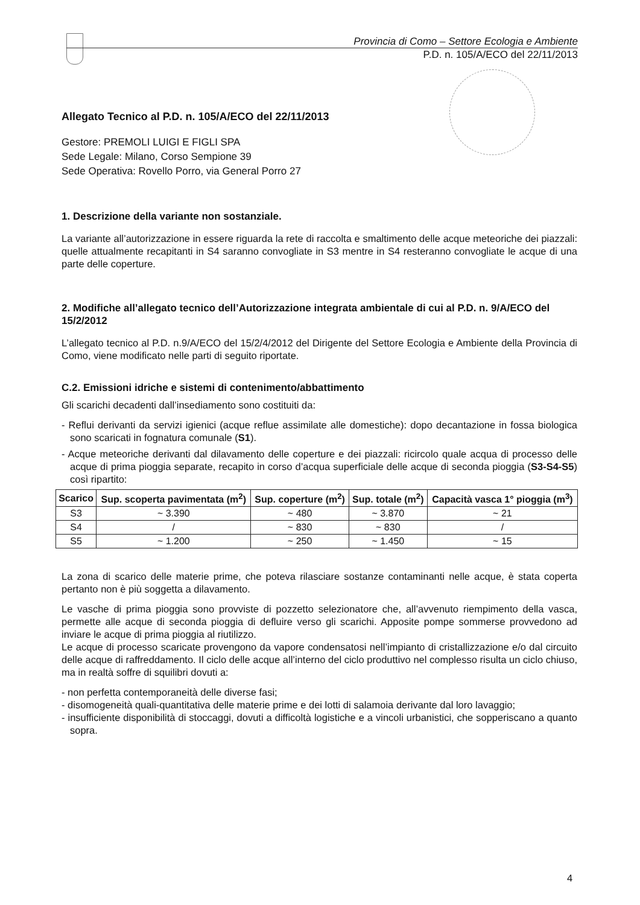Provincia di Como – Settore Ecologia e Ambiente
P.D. n. 105/A/ECO del 22/11/2013
Allegato Tecnico al P.D. n. 105/A/ECO del 22/11/2013
Gestore: PREMOLI LUIGI E FIGLI SPA
Sede Legale: Milano, Corso Sempione 39
Sede Operativa: Rovello Porro, via General Porro 27
1. Descrizione della variante non sostanziale.
La variante all’autorizzazione in essere riguarda la rete di raccolta e smaltimento delle acque meteoriche dei piazzali: quelle attualmente recapitanti in S4 saranno convogliate in S3 mentre in S4 resteranno convogliate le acque di una parte delle coperture.
2. Modifiche all’allegato tecnico dell’Autorizzazione integrata ambientale di cui al P.D. n. 9/A/ECO del 15/2/2012
L’allegato tecnico al P.D. n.9/A/ECO del 15/2/4/2012 del Dirigente del Settore Ecologia e Ambiente della Provincia di Como, viene modificato nelle parti di seguito riportate.
C.2. Emissioni idriche e sistemi di contenimento/abbattimento
Gli scarichi decadenti dall’insediamento sono costituiti da:
- Reflui derivanti da servizi igienici (acque reflue assimilate alle domestiche): dopo decantazione in fossa biologica sono scaricati in fognatura comunale (S1).
- Acque meteoriche derivanti dal dilavamento delle coperture e dei piazzali: ricircolo quale acqua di processo delle acque di prima pioggia separate, recapito in corso d’acqua superficiale delle acque di seconda pioggia (S3-S4-S5) così ripartito:
| Scarico | Sup. scoperta pavimentata (m<sup>2</sup>) | Sup. coperture (m<sup>2</sup>) | Sup. totale (m<sup>2</sup>) | Capacità vasca 1° pioggia (m<sup>3</sup>) |
| --- | --- | --- | --- | --- |
| S3 | ~ 3.390 | ~ 480 | ~ 3.870 | ~ 21 |
| S4 | / | ~ 830 | ~ 830 | / |
| S5 | ~ 1.200 | ~ 250 | ~ 1.450 | ~ 15 |
La zona di scarico delle materie prime, che poteva rilasciare sostanze contaminanti nelle acque, è stata coperta pertanto non è più soggetta a dilavamento.
Le vasche di prima pioggia sono provviste di pozzetto selezionatore che, all’avvenuto riempimento della vasca, permette alle acque di seconda pioggia di defluire verso gli scarichi. Apposite pompe sommerse provvedono ad inviare le acque di prima pioggia al riutilizzo.
Le acque di processo scaricate provengono da vapore condensatosi nell’impianto di cristallizzazione e/o dal circuito delle acque di raffreddamento. Il ciclo delle acque all’interno del ciclo produttivo nel complesso risulta un ciclo chiuso, ma in realtà soffre di squilibri dovuti a:
- non perfetta contemporaneità delle diverse fasi;
- disomogeneità quali-quantitativa delle materie prime e dei lotti di salamoia derivante dal loro lavaggio;
- insufficiente disponibilità di stoccaggi, dovuti a difficoltà logistiche e a vincoli urbanistici, che sopperiscano a quanto sopra.
4